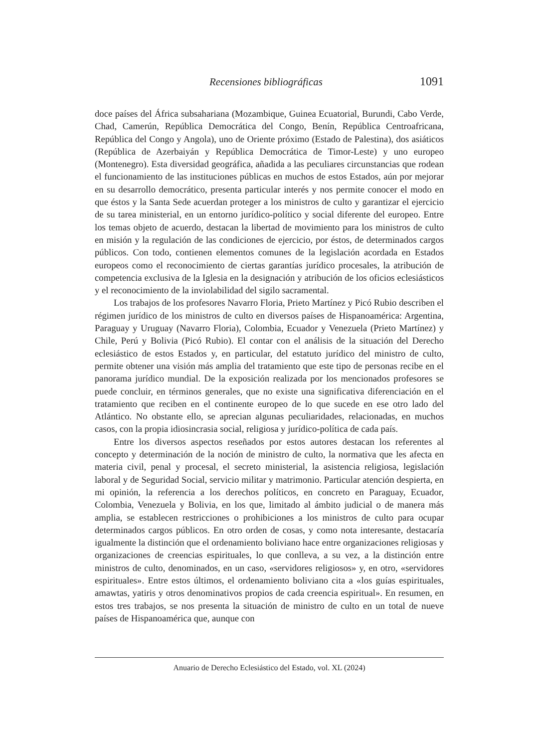Recensiones bibliográficas 1091
doce países del África subsahariana (Mozambique, Guinea Ecuatorial, Burundi, Cabo Verde, Chad, Camerún, República Democrática del Congo, Benín, República Centroafricana, República del Congo y Angola), uno de Oriente próximo (Estado de Palestina), dos asiáticos (República de Azerbaiyán y República Democrática de Timor-Leste) y uno europeo (Montenegro). Esta diversidad geográfica, añadida a las peculiares circunstancias que rodean el funcionamiento de las instituciones públicas en muchos de estos Estados, aún por mejorar en su desarrollo democrático, presenta particular interés y nos permite conocer el modo en que éstos y la Santa Sede acuerdan proteger a los ministros de culto y garantizar el ejercicio de su tarea ministerial, en un entorno jurídico-político y social diferente del europeo. Entre los temas objeto de acuerdo, destacan la libertad de movimiento para los ministros de culto en misión y la regulación de las condiciones de ejercicio, por éstos, de determinados cargos públicos. Con todo, contienen elementos comunes de la legislación acordada en Estados europeos como el reconocimiento de ciertas garantías jurídico procesales, la atribución de competencia exclusiva de la Iglesia en la designación y atribución de los oficios eclesiásticos y el reconocimiento de la inviolabilidad del sigilo sacramental.
Los trabajos de los profesores Navarro Floria, Prieto Martínez y Picó Rubio describen el régimen jurídico de los ministros de culto en diversos países de Hispanoamérica: Argentina, Paraguay y Uruguay (Navarro Floria), Colombia, Ecuador y Venezuela (Prieto Martínez) y Chile, Perú y Bolivia (Picó Rubio). El contar con el análisis de la situación del Derecho eclesiástico de estos Estados y, en particular, del estatuto jurídico del ministro de culto, permite obtener una visión más amplia del tratamiento que este tipo de personas recibe en el panorama jurídico mundial. De la exposición realizada por los mencionados profesores se puede concluir, en términos generales, que no existe una significativa diferenciación en el tratamiento que reciben en el continente europeo de lo que sucede en ese otro lado del Atlántico. No obstante ello, se aprecian algunas peculiaridades, relacionadas, en muchos casos, con la propia idiosincrasia social, religiosa y jurídico-política de cada país.
Entre los diversos aspectos reseñados por estos autores destacan los referentes al concepto y determinación de la noción de ministro de culto, la normativa que les afecta en materia civil, penal y procesal, el secreto ministerial, la asistencia religiosa, legislación laboral y de Seguridad Social, servicio militar y matrimonio. Particular atención despierta, en mi opinión, la referencia a los derechos políticos, en concreto en Paraguay, Ecuador, Colombia, Venezuela y Bolivia, en los que, limitado al ámbito judicial o de manera más amplia, se establecen restricciones o prohibiciones a los ministros de culto para ocupar determinados cargos públicos. En otro orden de cosas, y como nota interesante, destacaría igualmente la distinción que el ordenamiento boliviano hace entre organizaciones religiosas y organizaciones de creencias espirituales, lo que conlleva, a su vez, a la distinción entre ministros de culto, denominados, en un caso, «servidores religiosos» y, en otro, «servidores espirituales». Entre estos últimos, el ordenamiento boliviano cita a «los guías espirituales, amawtas, yatiris y otros denominativos propios de cada creencia espiritual». En resumen, en estos tres trabajos, se nos presenta la situación de ministro de culto en un total de nueve países de Hispanoamérica que, aunque con
Anuario de Derecho Eclesiástico del Estado, vol. XL (2024)